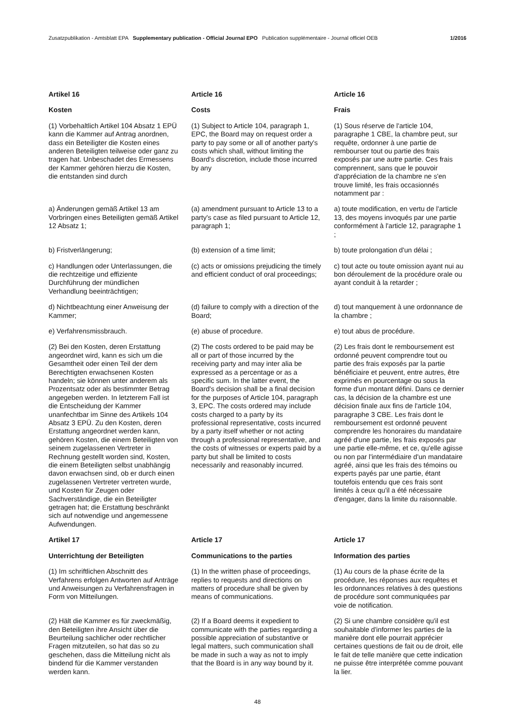Zusatzpublikation - Amtsblatt EPA Supplementary publication - Official Journal EPO Publication supplémentaire - Journal officiel OEB 1/2016
Artikel 16
Kosten
Article 16
Costs
Article 16
Frais
(1) Vorbehaltlich Artikel 104 Absatz 1 EPÜ kann die Kammer auf Antrag anordnen, dass ein Beteiligter die Kosten eines anderen Beteiligten teilweise oder ganz zu tragen hat. Unbeschadet des Ermessens der Kammer gehören hierzu die Kosten, die entstanden sind durch
(1) Subject to Article 104, paragraph 1, EPC, the Board may on request order a party to pay some or all of another party's costs which shall, without limiting the Board's discretion, include those incurred by any
(1) Sous réserve de l'article 104, paragraphe 1 CBE, la chambre peut, sur requête, ordonner à une partie de rembourser tout ou partie des frais exposés par une autre partie. Ces frais comprennent, sans que le pouvoir d'appréciation de la chambre ne s'en trouve limité, les frais occasionnés notamment par :
a) Änderungen gemäß Artikel 13 am Vorbringen eines Beteiligten gemäß Artikel 12 Absatz 1;
(a) amendment pursuant to Article 13 to a party's case as filed pursuant to Article 12, paragraph 1;
a) toute modification, en vertu de l'article 13, des moyens invoqués par une partie conformément à l'article 12, paragraphe 1 ;
b) Fristverlängerung; (b) extension of a time limit; b) toute prolongation d'un délai ;
c) Handlungen oder Unterlassungen, die die rechtzeitige und effiziente Durchführung der mündlichen Verhandlung beeinträchtigen;
(c) acts or omissions prejudicing the timely and efficient conduct of oral proceedings;
c) tout acte ou toute omission ayant nui au bon déroulement de la procédure orale ou ayant conduit à la retarder ;
d) Nichtbeachtung einer Anweisung der Kammer;
(d) failure to comply with a direction of the Board;
d) tout manquement à une ordonnance de la chambre ;
e) Verfahrensmissbrauch. (e) abuse of procedure. e) tout abus de procédure.
(2) Bei den Kosten, deren Erstattung angeordnet wird, kann es sich um die Gesamtheit oder einen Teil der dem Berechtigten erwachsenen Kosten handeln; sie können unter anderem als Prozentsatz oder als bestimmter Betrag angegeben werden. In letzterem Fall ist die Entscheidung der Kammer unanfechtbar im Sinne des Artikels 104 Absatz 3 EPÜ. Zu den Kosten, deren Erstattung angeordnet werden kann, gehören Kosten, die einem Beteiligten von seinem zugelassenen Vertreter in Rechnung gestellt worden sind, Kosten, die einem Beteiligten selbst unabhängig davon erwachsen sind, ob er durch einen zugelassenen Vertreter vertreten wurde, und Kosten für Zeugen oder Sachverständige, die ein Beteiligter getragen hat; die Erstattung beschränkt sich auf notwendige und angemessene Aufwendungen.
(2) The costs ordered to be paid may be all or part of those incurred by the receiving party and may inter alia be expressed as a percentage or as a specific sum. In the latter event, the Board's decision shall be a final decision for the purposes of Article 104, paragraph 3, EPC. The costs ordered may include costs charged to a party by its professional representative, costs incurred by a party itself whether or not acting through a professional representative, and the costs of witnesses or experts paid by a party but shall be limited to costs necessarily and reasonably incurred.
(2) Les frais dont le remboursement est ordonné peuvent comprendre tout ou partie des frais exposés par la partie bénéficiaire et peuvent, entre autres, être exprimés en pourcentage ou sous la forme d'un montant défini. Dans ce dernier cas, la décision de la chambre est une décision finale aux fins de l'article 104, paragraphe 3 CBE. Les frais dont le remboursement est ordonné peuvent comprendre les honoraires du mandataire agréé d'une partie, les frais exposés par une partie elle-même, et ce, qu'elle agisse ou non par l'intermédiaire d'un mandataire agréé, ainsi que les frais des témoins ou experts payés par une partie, étant toutefois entendu que ces frais sont limités à ceux qu'il a été nécessaire d'engager, dans la limite du raisonnable.
Artikel 17
Unterrichtung der Beteiligten
Article 17
Communications to the parties
Article 17
Information des parties
(1) Im schriftlichen Abschnitt des Verfahrens erfolgen Antworten auf Anträge und Anweisungen zu Verfahrensfragen in Form von Mitteilungen.
(1) In the written phase of proceedings, replies to requests and directions on matters of procedure shall be given by means of communications.
(1) Au cours de la phase écrite de la procédure, les réponses aux requêtes et les ordonnances relatives à des questions de procédure sont communiquées par voie de notification.
(2) Hält die Kammer es für zweckmäßig, den Beteiligten ihre Ansicht über die Beurteilung sachlicher oder rechtlicher Fragen mitzuteilen, so hat das so zu geschehen, dass die Mitteilung nicht als bindend für die Kammer verstanden werden kann.
(2) If a Board deems it expedient to communicate with the parties regarding a possible appreciation of substantive or legal matters, such communication shall be made in such a way as not to imply that the Board is in any way bound by it.
(2) Si une chambre considère qu'il est souhaitable d'informer les parties de la manière dont elle pourrait apprécier certaines questions de fait ou de droit, elle le fait de telle manière que cette indication ne puisse être interprétée comme pouvant la lier.
48